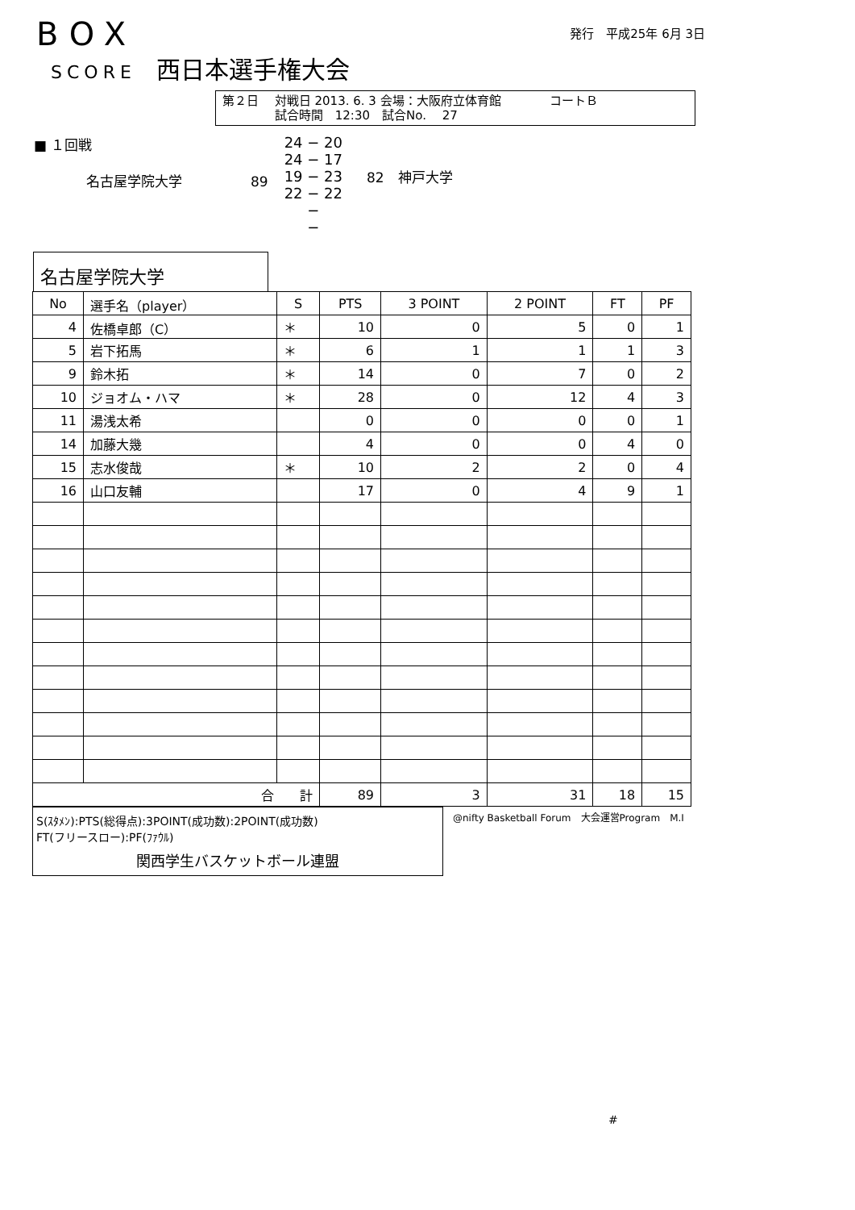BOX
SCORE 西日本選手権大会
発行　平成25年 6月 3日
第２日　 対戦日 2013. 6. 3 会場：大阪府立体育館　　　　コートＢ
　　　　 試合時間　12:30　試合No.　 27
■ １回戦
名古屋学院大学 89
24 − 20
24 − 17
19 − 23
22 − 22
−
−
82　神戸大学
名古屋学院大学
| No | 選手名（player） | S | PTS | 3 POINT | 2 POINT | FT | PF |
| --- | --- | --- | --- | --- | --- | --- | --- |
| 4 | 佐橋卓郎（C） | ＊ | 10 | 0 | 5 | 0 | 1 |
| 5 | 岩下拓馬 | ＊ | 6 | 1 | 1 | 1 | 3 |
| 9 | 鈴木拓 | ＊ | 14 | 0 | 7 | 0 | 2 |
| 10 | ジョオム・ハマ | ＊ | 28 | 0 | 12 | 4 | 3 |
| 11 | 湯浅太希 | | 0 | 0 | 0 | 0 | 1 |
| 14 | 加藤大幾 | | 4 | 0 | 0 | 4 | 0 |
| 15 | 志水俊哉 | ＊ | 10 | 2 | 2 | 0 | 4 |
| 16 | 山口友輔 | | 17 | 0 | 4 | 9 | 1 |
| 合 計 | | | 89 | 3 | 31 | 18 | 15 |
S(ｽﾀﾒﾝ):PTS(総得点):3POINT(成功数):2POINT(成功数)
FT(フリースロー):PF(ﾌｧｳﾙ)
関西学生バスケットボール連盟
@nifty Basketball Forum　大会運営Program　M.I
#